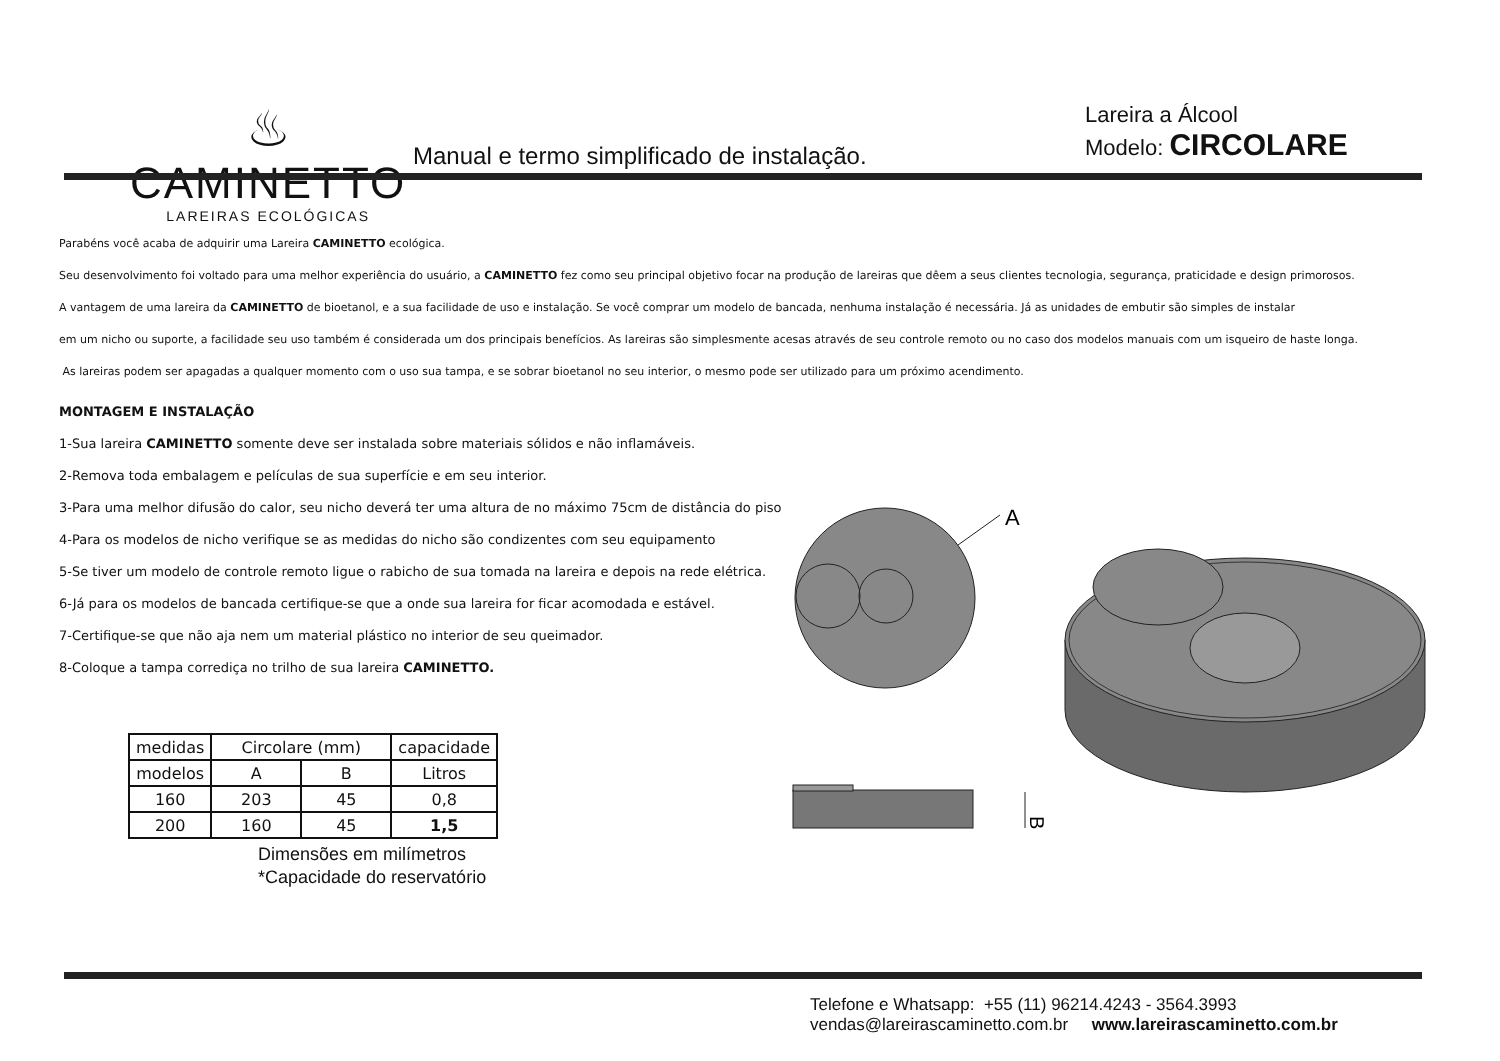♨
CAMINETTO
LAREIRAS ECOLÓGICAS
Manual e termo simplificado de instalação.
Lareira a Álcool
Modelo: CIRCOLARE
Parabéns você acaba de adquirir uma Lareira CAMINETTO ecológica.
Seu desenvolvimento foi voltado para uma melhor experiência do usuário, a CAMINETTO fez como seu principal objetivo focar na produção de lareiras que dêem a seus clientes tecnologia, segurança, praticidade e design primorosos.
A vantagem de uma lareira da CAMINETTO de bioetanol, e a sua facilidade de uso e instalação. Se você comprar um modelo de bancada, nenhuma instalação é necessária. Já as unidades de embutir são simples de instalar
em um nicho ou suporte, a facilidade seu uso também é considerada um dos principais benefícios. As lareiras são simplesmente acesas através de seu controle remoto ou no caso dos modelos manuais com um isqueiro de haste longa.
As lareiras podem ser apagadas a qualquer momento com o uso sua tampa, e se sobrar bioetanol no seu interior, o mesmo pode ser utilizado para um próximo acendimento.
MONTAGEM E INSTALAÇÃO
1-Sua lareira CAMINETTO somente deve ser instalada sobre materiais sólidos e não inflamáveis.
2-Remova toda embalagem e películas de sua superfície e em seu interior.
3-Para uma melhor difusão do calor, seu nicho deverá ter uma altura de no máximo 75cm de distância do piso
4-Para os modelos de nicho verifique se as medidas do nicho são condizentes com seu equipamento
5-Se tiver um modelo de controle remoto ligue o rabicho de sua tomada na lareira e depois na rede elétrica.
6-Já para os modelos de bancada certifique-se que a onde sua lareira for ficar acomodada e estável.
7-Certifique-se que não aja nem um material plástico no interior de seu queimador.
8-Coloque a tampa corrediça no trilho de sua lareira CAMINETTO.
| medidas | Circolare (mm) | | capacidade |
| --- | --- | --- | --- |
| modelos | A | B | Litros |
| 160 | 203 | 45 | 0,8 |
| 200 | 160 | 45 | 1,5 |
Dimensões em milímetros
*Capacidade do reservatório
A
B
Telefone e Whatsapp: +55 (11) 96214.4243 - 3564.3993
vendas@lareirascaminetto.com.br www.lareirascaminetto.com.br